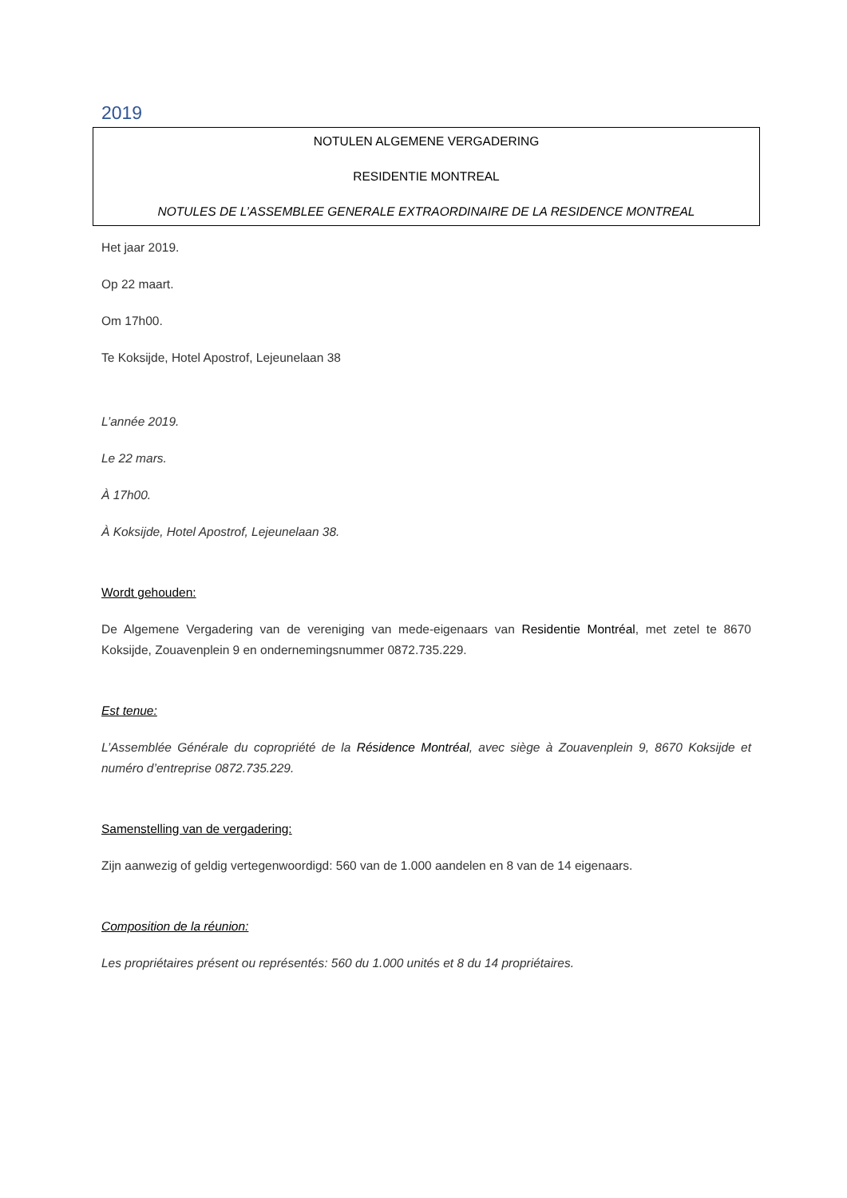2019
NOTULEN ALGEMENE VERGADERING
RESIDENTIE MONTREAL
NOTULES DE L’ASSEMBLEE GENERALE EXTRAORDINAIRE DE LA RESIDENCE MONTREAL
Het jaar 2019.
Op 22 maart.
Om 17h00.
Te Koksijde, Hotel Apostrof, Lejeunelaan 38
L’année 2019.
Le 22 mars.
À 17h00.
À Koksijde, Hotel Apostrof, Lejeunelaan 38.
Wordt gehouden:
De Algemene Vergadering van de vereniging van mede-eigenaars van Residentie Montréal, met zetel te 8670 Koksijde, Zouavenplein 9 en ondernemingsnummer 0872.735.229.
Est tenue:
L’Assemblée Générale du copropriété de la Résidence Montréal, avec siège à Zouavenplein 9, 8670 Koksijde et numéro d’entreprise 0872.735.229.
Samenstelling van de vergadering:
Zijn aanwezig of geldig vertegenwoordigd: 560 van de 1.000 aandelen en 8 van de 14 eigenaars.
Composition de la réunion:
Les propriétaires présent ou représentés: 560 du 1.000 unités et 8 du 14 propriétaires.